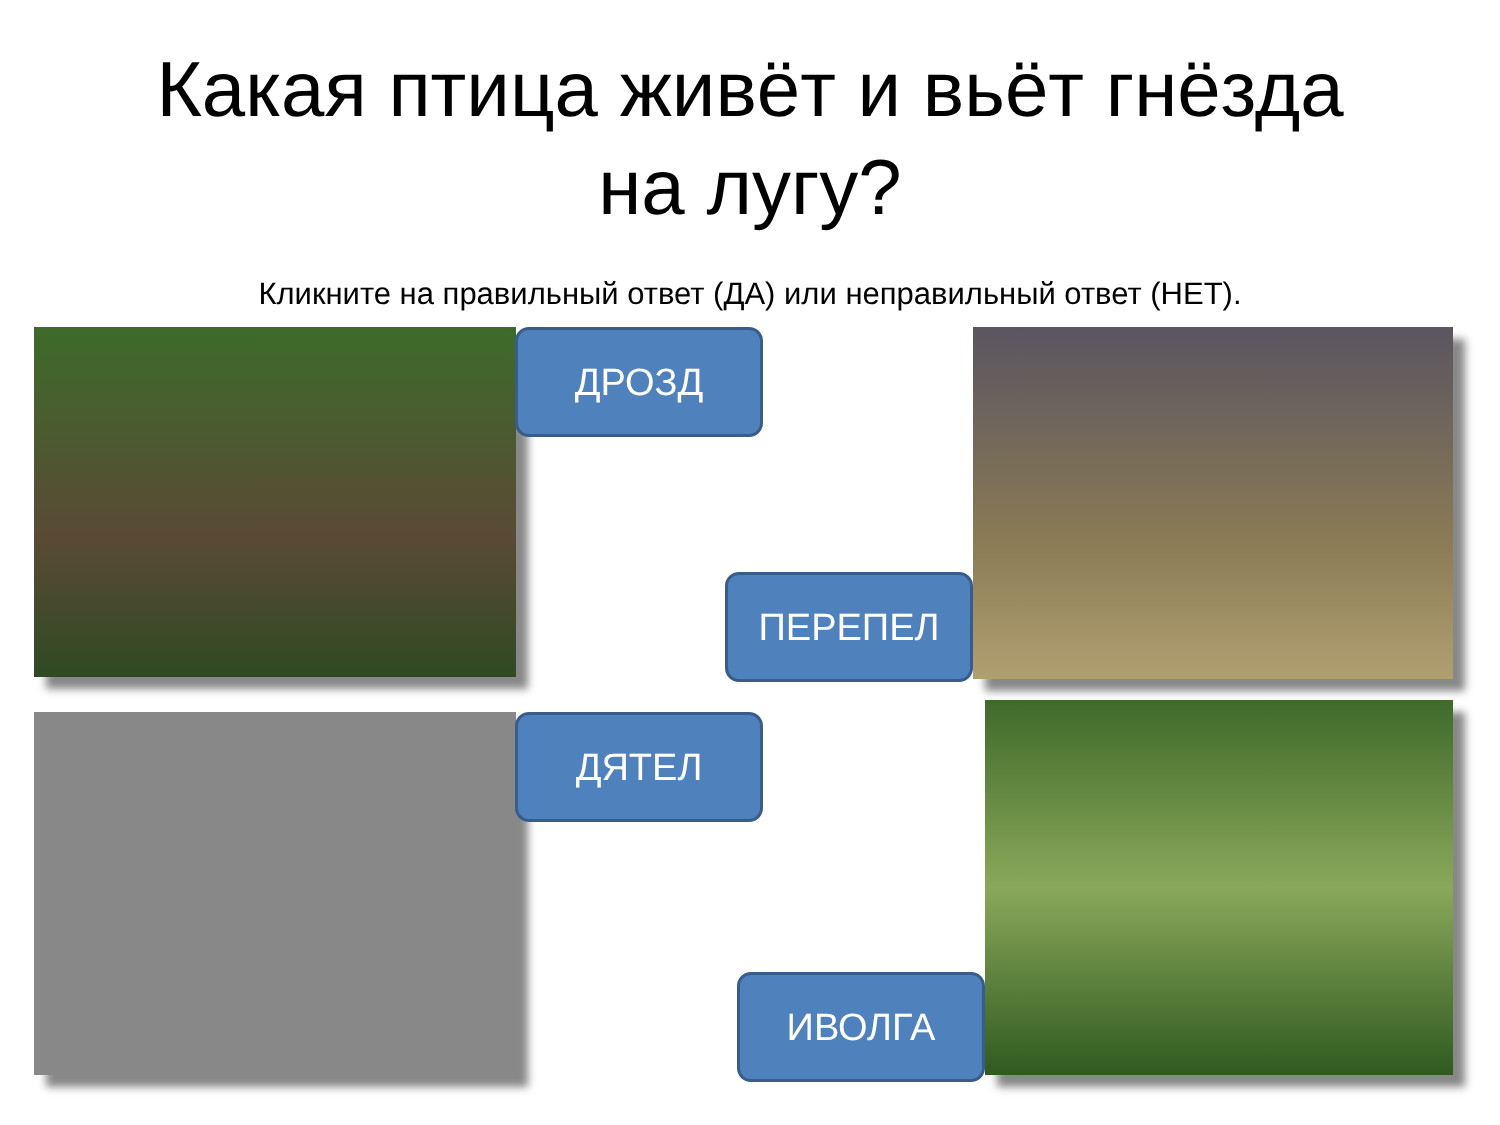Какая птица живёт и вьёт гнёзда
на лугу?
Кликните на правильный ответ (ДА) или неправильный ответ (НЕТ).
ДРОЗД
ПЕРЕПЕЛ
ДЯТЕЛ
ИВОЛГА